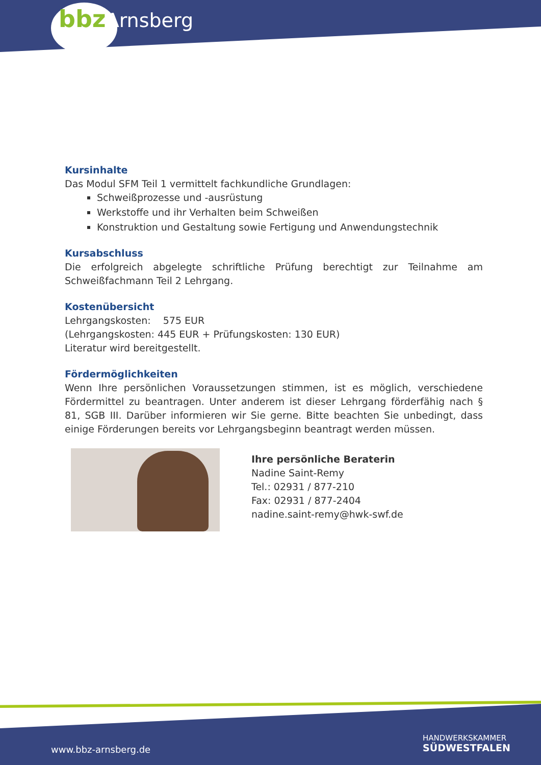bbz Arnsberg
Kursinhalte
Das Modul SFM Teil 1 vermittelt fachkundliche Grundlagen:
Schweißprozesse und -ausrüstung
Werkstoffe und ihr Verhalten beim Schweißen
Konstruktion und Gestaltung sowie Fertigung und Anwendungstechnik
Kursabschluss
Die erfolgreich abgelegte schriftliche Prüfung berechtigt zur Teilnahme am Schweißfachmann Teil 2 Lehrgang.
Kostenübersicht
Lehrgangskosten: 575 EUR
(Lehrgangskosten: 445 EUR + Prüfungskosten: 130 EUR)
Literatur wird bereitgestellt.
Fördermöglichkeiten
Wenn Ihre persönlichen Voraussetzungen stimmen, ist es möglich, verschiedene Fördermittel zu beantragen. Unter anderem ist dieser Lehrgang förderfähig nach § 81, SGB III. Darüber informieren wir Sie gerne. Bitte beachten Sie unbedingt, dass einige Förderungen bereits vor Lehrgangsbeginn beantragt werden müssen.
Ihre persönliche Beraterin
Nadine Saint-Remy
Tel.: 02931 / 877-210
Fax: 02931 / 877-2404
nadine.saint-remy@hwk-swf.de
www.bbz-arnsberg.de
HANDWERKSKAMMER
SÜDWESTFALEN